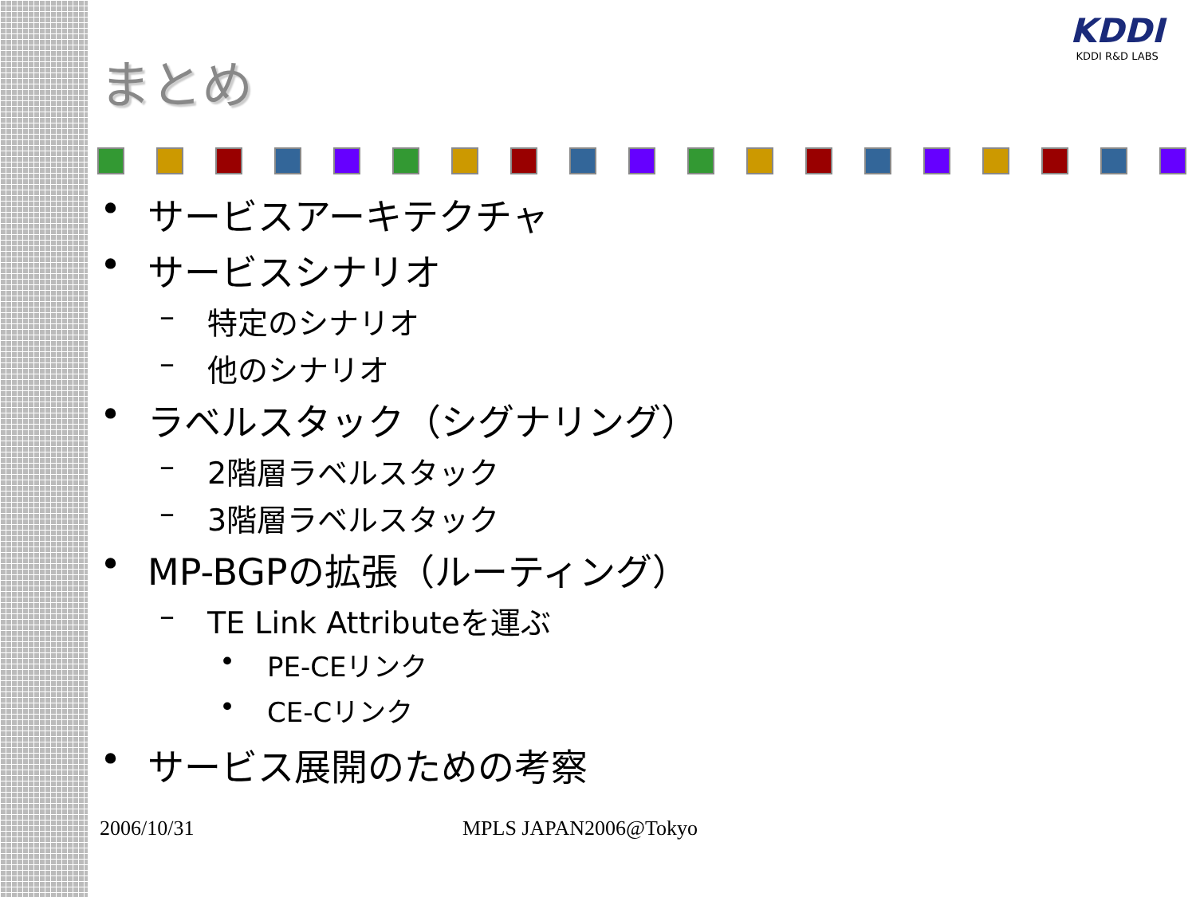KDDI
KDDI R&D LABS
まとめ
• サービスアーキテクチャ
• サービスシナリオ
– 特定のシナリオ
– 他のシナリオ
• ラベルスタック（シグナリング）
– 2階層ラベルスタック
– 3階層ラベルスタック
• MP-BGPの拡張（ルーティング）
– TE Link Attributeを運ぶ
• PE-CEリンク
• CE-Cリンク
• サービス展開のための考察
2006/10/31 MPLS JAPAN2006@Tokyo